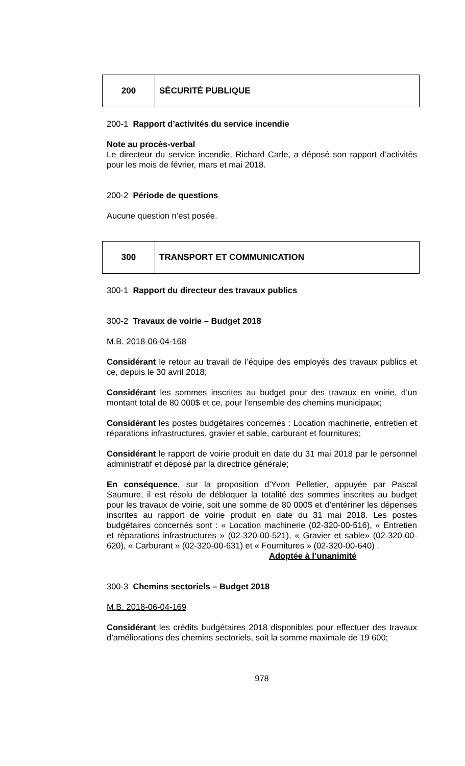| 200 | SÉCURITÉ PUBLIQUE |
200-1 Rapport d’activités du service incendie
Note au procès-verbal
Le directeur du service incendie, Richard Carle, a déposé son rapport d’activités pour les mois de février, mars et mai 2018.
200-2 Période de questions
Aucune question n’est posée.
| 300 | TRANSPORT ET COMMUNICATION |
300-1 Rapport du directeur des travaux publics
300-2 Travaux de voirie – Budget 2018
M.B. 2018-06-04-168
Considérant le retour au travail de l’équipe des employés des travaux publics et ce, depuis le 30 avril 2018;
Considérant les sommes inscrites au budget pour des travaux en voirie, d’un montant total de 80 000$ et ce, pour l’ensemble des chemins municipaux;
Considérant les postes budgétaires concernés : Location machinerie, entretien et réparations infrastructures, gravier et sable, carburant et fournitures;
Considérant le rapport de voirie produit en date du 31 mai 2018 par le personnel administratif et déposé par la directrice générale;
En conséquence, sur la proposition d’Yvon Pelletier, appuyée par Pascal Saumure, il est résolu de débloquer la totalité des sommes inscrites au budget pour les travaux de voirie, soit une somme de 80 000$ et d’entériner les dépenses inscrites au rapport de voirie produit en date du 31 mai 2018. Les postes budgétaires concernés sont : « Location machinerie (02-320-00-516), « Entretien et réparations infrastructures » (02-320-00-521), « Gravier et sable» (02-320-00-620), « Carburant » (02-320-00-631) et « Fournitures » (02-320-00-640) .
Adoptée à l’unanimité
300-3 Chemins sectoriels – Budget 2018
M.B. 2018-06-04-169
Considérant les crédits budgétaires 2018 disponibles pour effectuer des travaux d’améliorations des chemins sectoriels, soit la somme maximale de 19 600;
978